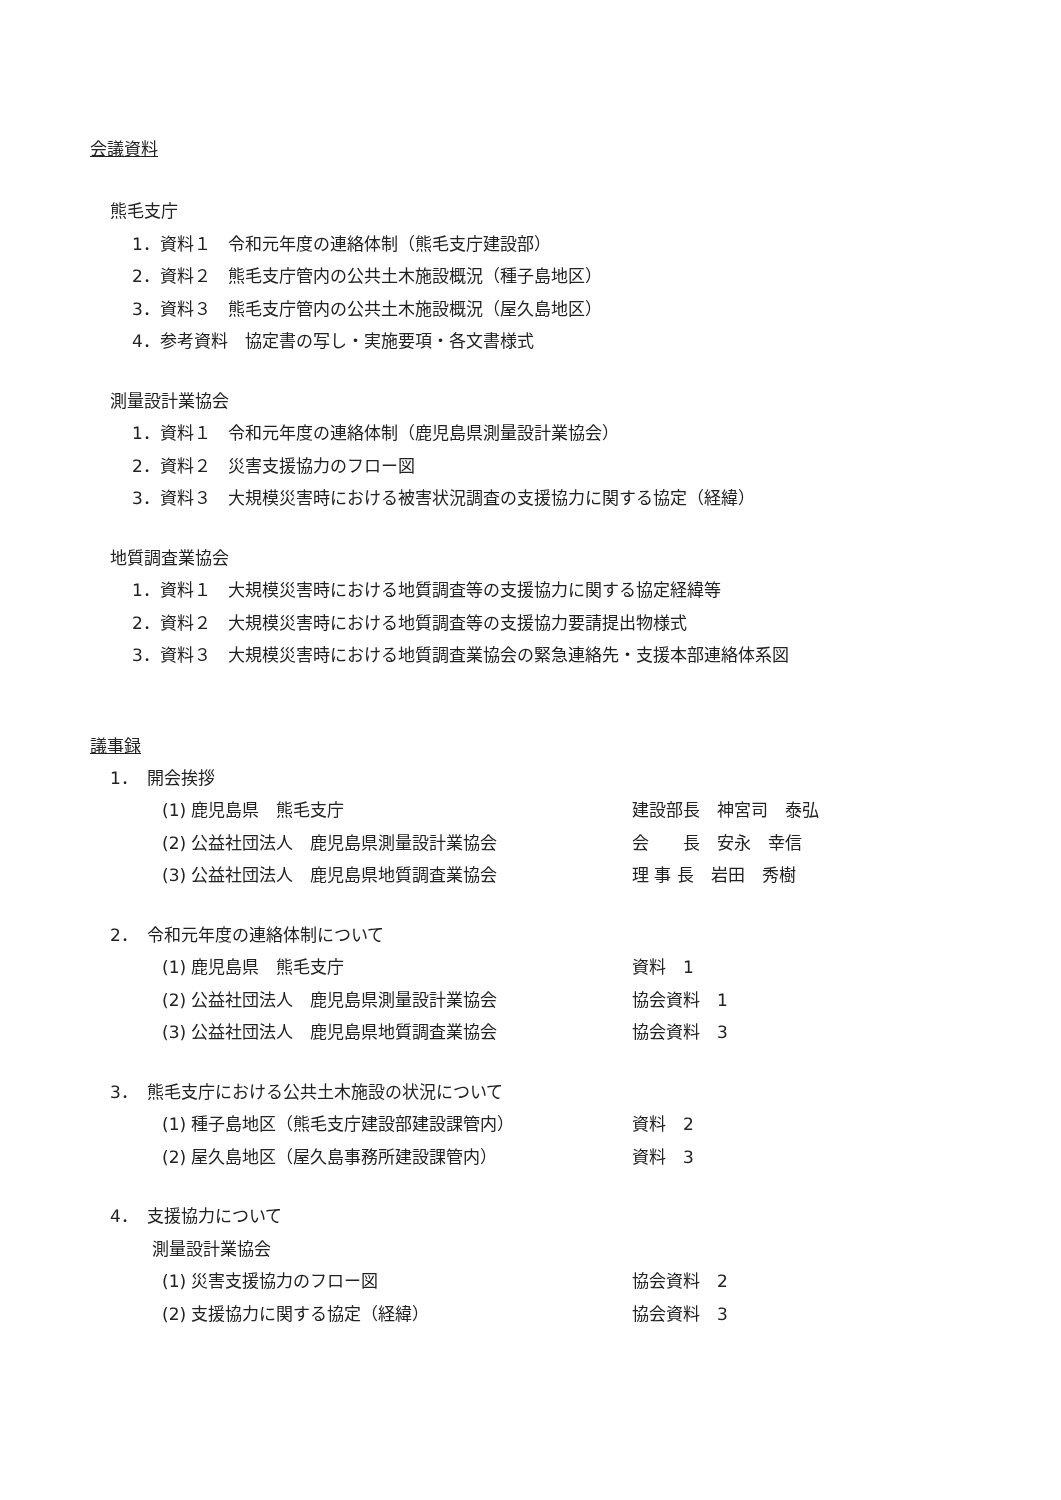会議資料
熊毛支庁
1．資料１　令和元年度の連絡体制（熊毛支庁建設部）
2．資料２　熊毛支庁管内の公共土木施設概況（種子島地区）
3．資料３　熊毛支庁管内の公共土木施設概況（屋久島地区）
4．参考資料　協定書の写し・実施要項・各文書様式
測量設計業協会
1．資料１　令和元年度の連絡体制（鹿児島県測量設計業協会）
2．資料２　災害支援協力のフロー図
3．資料３　大規模災害時における被害状況調査の支援協力に関する協定（経緯）
地質調査業協会
1．資料１　大規模災害時における地質調査等の支援協力に関する協定経緯等
2．資料２　大規模災害時における地質調査等の支援協力要請提出物様式
3．資料３　大規模災害時における地質調査業協会の緊急連絡先・支援本部連絡体系図
議事録
1．　開会挨拶
(1) 鹿児島県　熊毛支庁 建設部長　神宮司　泰弘
(2) 公益社団法人　鹿児島県測量設計業協会 会　　長　安永　幸信
(3) 公益社団法人　鹿児島県地質調査業協会 理 事 長　岩田　秀樹
2．　令和元年度の連絡体制について
(1) 鹿児島県　熊毛支庁 資料　1
(2) 公益社団法人　鹿児島県測量設計業協会 協会資料　1
(3) 公益社団法人　鹿児島県地質調査業協会 協会資料　3
3．　熊毛支庁における公共土木施設の状況について
(1) 種子島地区（熊毛支庁建設部建設課管内） 資料　2
(2) 屋久島地区（屋久島事務所建設課管内） 資料　3
4．　支援協力について
測量設計業協会
(1) 災害支援協力のフロー図 協会資料　2
(2) 支援協力に関する協定（経緯） 協会資料　3